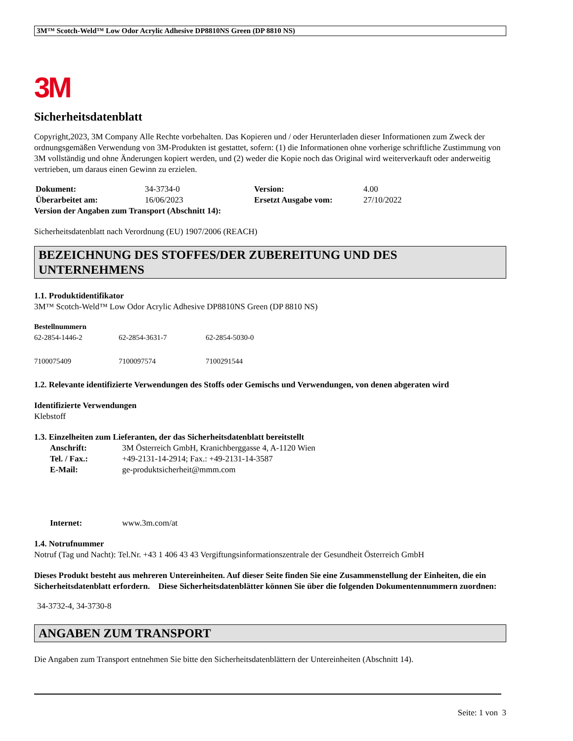3M™ Scotch-Weld™ Low Odor Acrylic Adhesive DP8810NS Green (DP 8810 NS)
3M
Sicherheitsdatenblatt
Copyright,2023, 3M Company Alle Rechte vorbehalten. Das Kopieren und / oder Herunterladen dieser Informationen zum Zweck der ordnungsgemäßen Verwendung von 3M-Produkten ist gestattet, sofern: (1) die Informationen ohne vorherige schriftliche Zustimmung von 3M vollständig und ohne Änderungen kopiert werden, und (2) weder die Kopie noch das Original wird weiterverkauft oder anderweitig vertrieben, um daraus einen Gewinn zu erzielen.
| Dokument: | 34-3734-0 | Version: | 4.00 |
| Überarbeitet am: | 16/06/2023 | Ersetzt Ausgabe vom: | 27/10/2022 |
| Version der Angaben zum Transport (Abschnitt 14): | | | |
Sicherheitsdatenblatt nach Verordnung (EU) 1907/2006 (REACH)
BEZEICHNUNG DES STOFFES/DER ZUBEREITUNG UND DES UNTERNEHMENS
1.1. Produktidentifikator
3M™ Scotch-Weld™ Low Odor Acrylic Adhesive DP8810NS Green (DP 8810 NS)
Bestellnummern
| 62-2854-1446-2 | 62-2854-3631-7 | 62-2854-5030-0 |
| 7100075409 | 7100097574 | 7100291544 |
1.2. Relevante identifizierte Verwendungen des Stoffs oder Gemischs und Verwendungen, von denen abgeraten wird
Identifizierte Verwendungen
Klebstoff
1.3. Einzelheiten zum Lieferanten, der das Sicherheitsdatenblatt bereitstellt
| Anschrift: | 3M Österreich GmbH, Kranichberggasse 4, A-1120 Wien |
| Tel. / Fax.: | +49-2131-14-2914; Fax.: +49-2131-14-3587 |
| E-Mail: | ge-produktsicherheit@mmm.com |
| Internet: | www.3m.com/at |
1.4. Notrufnummer
Notruf (Tag und Nacht): Tel.Nr. +43 1 406 43 43 Vergiftungsinformationszentrale der Gesundheit Österreich GmbH
Dieses Produkt besteht aus mehreren Untereinheiten. Auf dieser Seite finden Sie eine Zusammenstellung der Einheiten, die ein Sicherheitsdatenblatt erfordern. Diese Sicherheitsdatenblätter können Sie über die folgenden Dokumentennummern zuordnen:
34-3732-4, 34-3730-8
ANGABEN ZUM TRANSPORT
Die Angaben zum Transport entnehmen Sie bitte den Sicherheitsdatenblättern der Untereinheiten (Abschnitt 14).
Seite: 1 von 3